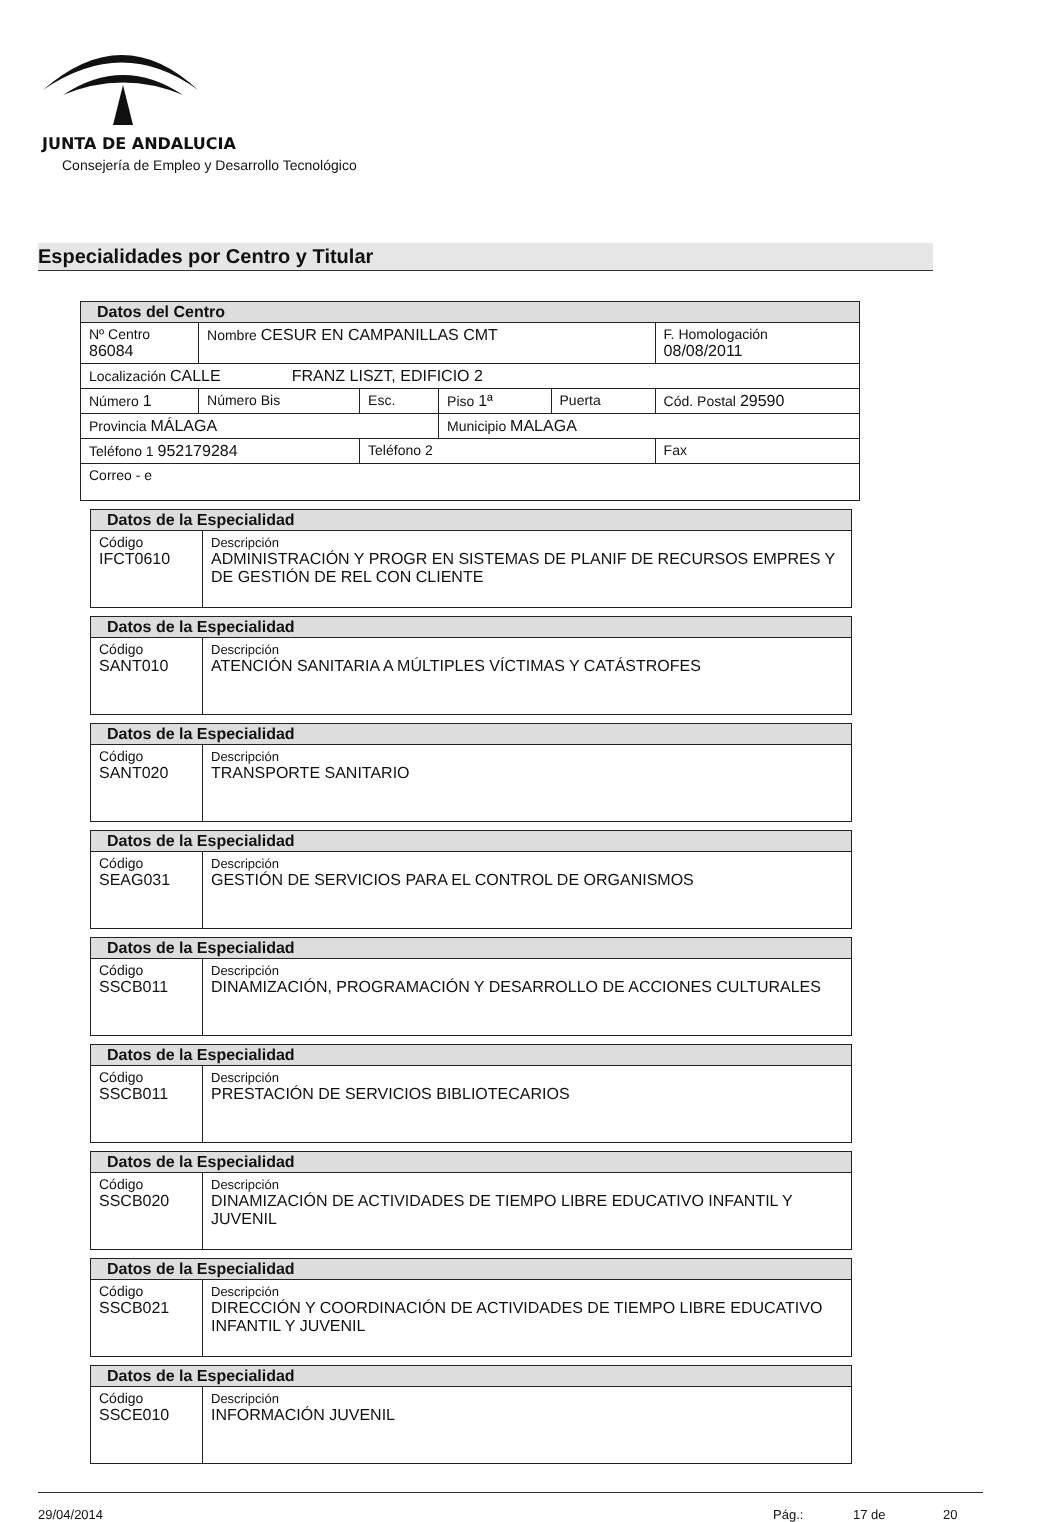JUNTA DE ANDALUCIA
Consejería de Empleo y Desarrollo Tecnológico
Especialidades por Centro y Titular
| Datos del Centro | | | | | |
| Nº Centro 86084 | Nombre CESUR EN CAMPANILLAS CMT | | | | F. Homologación 08/08/2011 |
| Localización CALLE FRANZ LISZT, EDIFICIO 2 | | | | | |
| Número 1 | Número Bis | Esc. | Piso 1ª | Puerta | Cód. Postal 29590 |
| Provincia MÁLAGA | | | Municipio MALAGA | | |
| Teléfono 1 952179284 | | Teléfono 2 | | | Fax |
| Correo - e | | | | | |
| Datos de la Especialidad | |
| Código IFCT0610 | Descripción ADMINISTRACIÓN Y PROGR EN SISTEMAS DE PLANIF DE RECURSOS EMPRES Y DE GESTIÓN DE REL CON CLIENTE |
| Datos de la Especialidad | |
| Código SANT010 | Descripción ATENCIÓN SANITARIA A MÚLTIPLES VÍCTIMAS Y CATÁSTROFES |
| Datos de la Especialidad | |
| Código SANT020 | Descripción TRANSPORTE SANITARIO |
| Datos de la Especialidad | |
| Código SEAG031 | Descripción GESTIÓN DE SERVICIOS PARA EL CONTROL DE ORGANISMOS |
| Datos de la Especialidad | |
| Código SSCB011 | Descripción DINAMIZACIÓN, PROGRAMACIÓN Y DESARROLLO DE ACCIONES CULTURALES |
| Datos de la Especialidad | |
| Código SSCB011 | Descripción PRESTACIÓN DE SERVICIOS BIBLIOTECARIOS |
| Datos de la Especialidad | |
| Código SSCB020 | Descripción DINAMIZACIÓN DE ACTIVIDADES DE TIEMPO LIBRE EDUCATIVO INFANTIL Y JUVENIL |
| Datos de la Especialidad | |
| Código SSCB021 | Descripción DIRECCIÓN Y COORDINACIÓN DE ACTIVIDADES DE TIEMPO LIBRE EDUCATIVO INFANTIL Y JUVENIL |
| Datos de la Especialidad | |
| Código SSCE010 | Descripción INFORMACIÓN JUVENIL |
29/04/2014 Pág.: 17 de 20